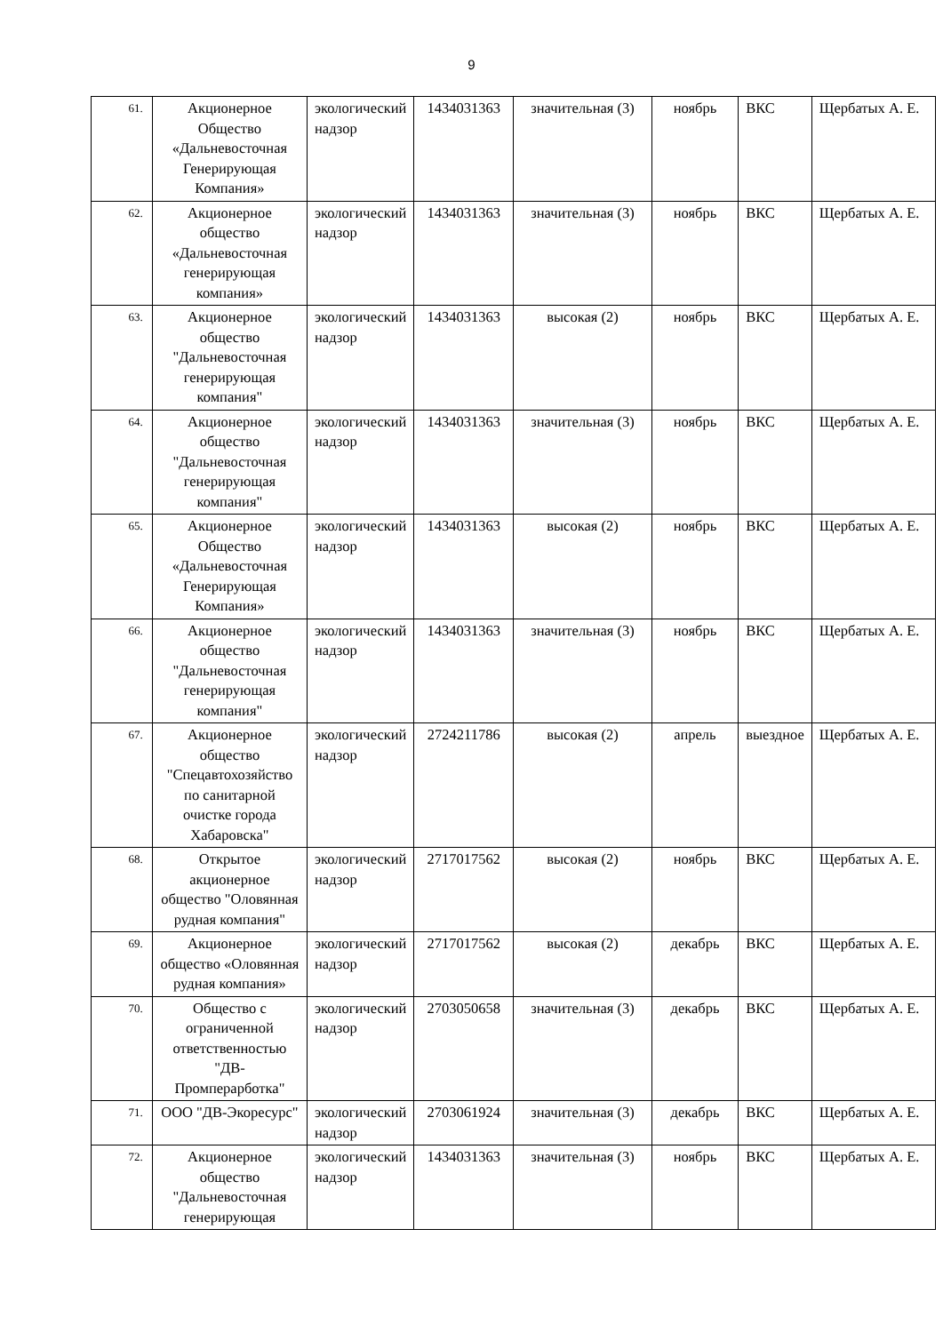9
| 61. | Акционерное Общество «Дальневосточная Генерирующая Компания» | экологический надзор | 1434031363 | значительная (3) | ноябрь | ВКС | Щербатых А. Е. |
| 62. | Акционерное общество «Дальневосточная генерирующая компания» | экологический надзор | 1434031363 | значительная (3) | ноябрь | ВКС | Щербатых А. Е. |
| 63. | Акционерное общество "Дальневосточная генерирующая компания" | экологический надзор | 1434031363 | высокая (2) | ноябрь | ВКС | Щербатых А. Е. |
| 64. | Акционерное общество "Дальневосточная генерирующая компания" | экологический надзор | 1434031363 | значительная (3) | ноябрь | ВКС | Щербатых А. Е. |
| 65. | Акционерное Общество «Дальневосточная Генерирующая Компания» | экологический надзор | 1434031363 | высокая (2) | ноябрь | ВКС | Щербатых А. Е. |
| 66. | Акционерное общество "Дальневосточная генерирующая компания" | экологический надзор | 1434031363 | значительная (3) | ноябрь | ВКС | Щербатых А. Е. |
| 67. | Акционерное общество "Спецавтохозяйство по санитарной очистке города Хабаровска" | экологический надзор | 2724211786 | высокая (2) | апрель | выездное | Щербатых А. Е. |
| 68. | Открытое акционерное общество "Оловянная рудная компания" | экологический надзор | 2717017562 | высокая (2) | ноябрь | ВКС | Щербатых А. Е. |
| 69. | Акционерное общество «Оловянная рудная компания» | экологический надзор | 2717017562 | высокая (2) | декабрь | ВКС | Щербатых А. Е. |
| 70. | Общество с ограниченной ответственностью "ДВ-Промперарботка" | экологический надзор | 2703050658 | значительная (3) | декабрь | ВКС | Щербатых А. Е. |
| 71. | ООО "ДВ-Экоресурс" | экологический надзор | 2703061924 | значительная (3) | декабрь | ВКС | Щербатых А. Е. |
| 72. | Акционерное общество "Дальневосточная генерирующая | экологический надзор | 1434031363 | значительная (3) | ноябрь | ВКС | Щербатых А. Е. |